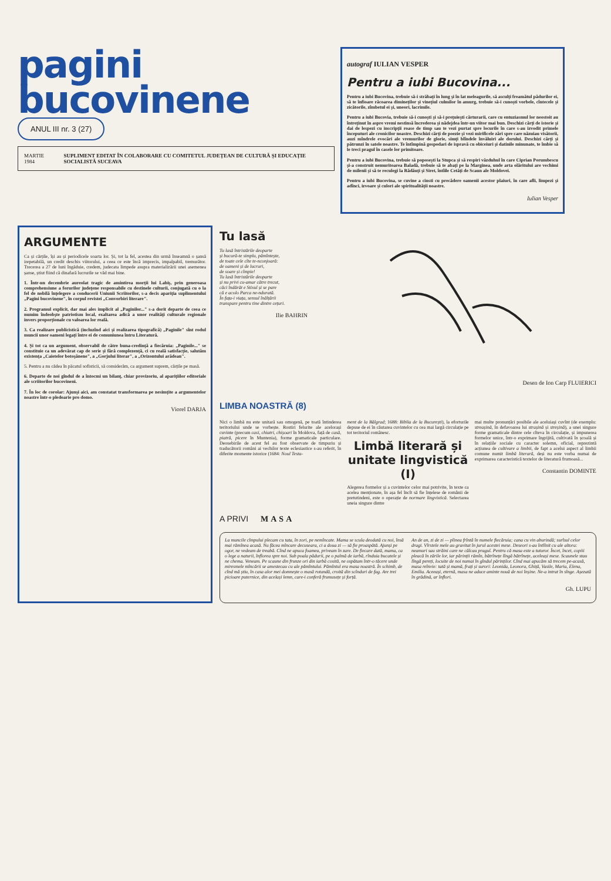pagini
bucovinene
ANUL III nr. 3 (27)
MARTIE 1984 SUPLIMENT EDITAT ÎN COLABORARE CU COMITETUL JUDEȚEAN DE CULTURĂ ȘI EDUCAȚIE SOCIALISTĂ SUCEAVA
autograf IULIAN VESPER
Pentru a iubi Bucovina...
Pentru a iubi Bucovina, trebuie să-i străbați în lung și în lat meleagurile, să asculți freamătul pădurilor ei, să te înfioare răcoarea dimineților și vinețiul culmilor în amurg, trebuie să-i cunoști vorbele, cîntecele și zicătorile, zîmbetul ei și, uneori, lacrimile.
Pentru a iubi Bucovia, trebuie să-i cunoști și să-i prețuiești cărturarii, care cu entuziasmul lor neostoit au întreținut în aspre vremi nestinsă încrederea și nădejdea într-un viitor mai bun. Deschizi cărți de istorie și dai de lespezi cu inscripții roase de timp sau te vezi purtat spre locurile în care s-au izvodit primele începuturi ale cronicilor noastre. Deschizi cărți de poezie și vezi mirificele zări spre care năzuiau visătorii, auzi mîndrele evocări ale vremurilor de glorie, simți blîndele învăluiri ale dorului. Deschizi cărți și pătrunzi în satele noastre. Te întîmpină gospodari de ispravă cu obiceiuri și datinile minunate, te îmbie să le treci pragul în casele lor primitoare.
Pentru a iubi Bucovina, trebuie să poposești la Stupca și să respiri văzduhul în care Ciprian Porumbescu și-a construit nemuritoarea Baladă, trebuie să te abați pe la Marginea, unde arta olăritului are vechimi de milenii și să te reculegi la Rădăuți și Siret, întîile Cetăți de Scaun ale Moldovei.
Pentru a iubi Bucovina, se cuvine a cinsti cu precădere oamenii acestor plaiuri, în care afli, limpezi și adînci, izvoare și culori ale spiritualității noastre.
Iulian Vesper
ARGUMENTE
Ca și cărțile, își au și periodicele soarta lor. Și, tot la fel, acestea din urmă înseamnă o șansă irepetabilă, un credit deschis viitorului, a ceea ce este încă imprecis, impalpabil, tremurător. Trecerea a 27 de luni îngăduie, credem, judecata limpede asupra materializării unei asemenea șanse, știut fiind că dinafară lucrurile se văd mai bine.
1. Într-un decembrie aureolat tragic de amintirea morții lui Labiș, prin generoasa comprehensiune a forurilor județene responsabile cu destinele culturii, conjugată cu o la fel de nobilă înțelegere a conducerii Uniunii Scriitorilor, s-a decis apariția suplimentului „Pagini bucovinene", în corpul revistei „Convorbiri literare".
2. Programul explicit, dar mai ales implicit al „Paginilor..." s-a dorit departe de ceea ce numim îndeobște patriotism local, exaltarea adică a unor realități culturale regionale invers proporționale cu valoarea lor reală.
3. Ca realizare publicistică (incluzînd aici și realizarea tipografică) „Paginile" sînt rodul muncii unor oameni legați între ei de comuniunea întru Literatură.
4. Și tot ca un argument, observabil de către buna-credință a fiecăruia: „Paginile..." se constituie ca un adevărat cap de serie și fără complezență, ci cu reală satisfacție, salutăm existența „Caietelor botoșănene", a „Gorjului literar", a „Orizontului arădean".
5. Pentru a nu cădea în păcatul sofisticii, să considerăm, ca argument suprem, cărțile pe masă.
6. Departe de noi gîndul de a întocmi un bilanț, chiar provizoriu, al aparițiilor editoriale ale scriitorilor bucovineni.
7. În loc de corolar: Ajunși aici, am constatat transformarea pe nesimțite a argumentelor noastre într-o pledoarie pro domo.
Viorel DARJA
Tu lasă
Tu lasă întristările deoparte
și bucură-te simplu, pămîntește,
de toate cele cîte te-nconjoară:
de oameni și de lucruri,
de soare și cîmpie!
Tu lasă întristările deoparte
și nu privi cu-amar către trecut,
căci îndărăt e Stixul și se pare
că e acolo Parca ne-ndurată.
În fața-i viața, sensul înălțării
transpare pentru tine dintre cețuri.
Ilie BAHRIN
Desen de Ion Carp FLUIERICI
LIMBA NOASTRĂ (8)
Nici o limbă nu este unitară sau omogenă, pe toată întinderea teritoriului unde se vorbește. Rostiri felurite ale acelorași cuvinte (precum casi, chiatri, chișoari în Moldova, față de casă, piatră, picere în Muntenia), forme gramaticale particulare. Deosebirile de acest fel au fost observate de timpuriu și traducătorii români ai vechilor texte eclesiastice s-au referit, în diferite momente istorice (1684: Noul Testa-
ment de la Bălgrad; 1688: Biblia de la București), la eforturile depuse de ei în căutarea cuvintelor cu cea mai largă circulație pe tot teritoriul românesc.
Limbă literară și unitate lingvistică (I)
Alegerea formelor și a cuvintelor celor mai potrivite, în texte ca acelea menționate, în așa fel încît să fie înțelese de românii de pretutindeni, este o operație de normare lingvistică. Selectarea uneia singure dintre
mai multe pronunțări posibile ale aceluiași cuvînt (de exemplu: streașină, în defavoarea lui strașină și streșină), a unei singure forme gramaticale dintre cele cîteva în circulație, și impunerea formelor unice, într-o exprimare îngrijită, cultivată în școală și în relațiile sociale cu caracter solemn, oficial, reprezintă acțiunea de cultivare a limbii, de fapt a acelui aspect al limbii comune numit limbă literară, deși nu este vorba numai de exprimarea caracteristică textelor de literatură frumoasă...
Constantin DOMINTE
A PRIVI MASA
La muncile cîmpului plecam cu tata, în zori, pe nemîncate. Mama se scula deodată cu noi, însă mai rămînea acasă. Nu făcea mîncare decuseara, ci a doua zi — să fie proaspătă. Ajunși pe ogor, ne vedeam de treabă. Cînd ne apuca foamea, priveam în zare. De fiecare dată, mama, ca o lege a naturii, înflorea spre noi. Sub poala pădurii, pe o palmă de iarbă, rînduia bucatele și ne chema. Veneam. Pe scaune din frunze ori din iarbă cosită, ne ospătam într-o tăcere unde miresmele mîncării se amestecau cu ale pămîntului. Pămîntul era masa noastră. În schimb, de cînd mă știu, în casa alor mei domnește o masă rotundă, croită din scînduri de fag. Are trei picioare puternice, din același lemn, care-i conferă frumusețe și forță.
An de an, zi de zi — pîinea frîntă în numele fiecăruia; cana cu vin aburindă; surîsul celor dragi. Vîrstele mele au gravitat în jurul acestei mese. Deseori s-au întîlnit cu ale altora: neamuri sau străini care ne călcau pragul. Pentru că masa este a tuturor. Încet, încet, copiii pleacă în zările lor, iar părinții rămîn, bătrînețe lîngă bătrînețe, aceleași mese. Scaunele stau lîngă pereți, locuite de noi numai în gîndul părinților. Cînd mai apucăm să trecem pe-acasă, masa reînvie: tată și mamă, frați și surori: Leonida, Leonora, Ghiță, Vasile, Maria, Elena, Emilia. Aceeași, eternă, masa ne aduce aminte nouă de noi înșine. Ne-a intrat în sînge. Așezată în grădină, ar înflori.
Gh. LUPU